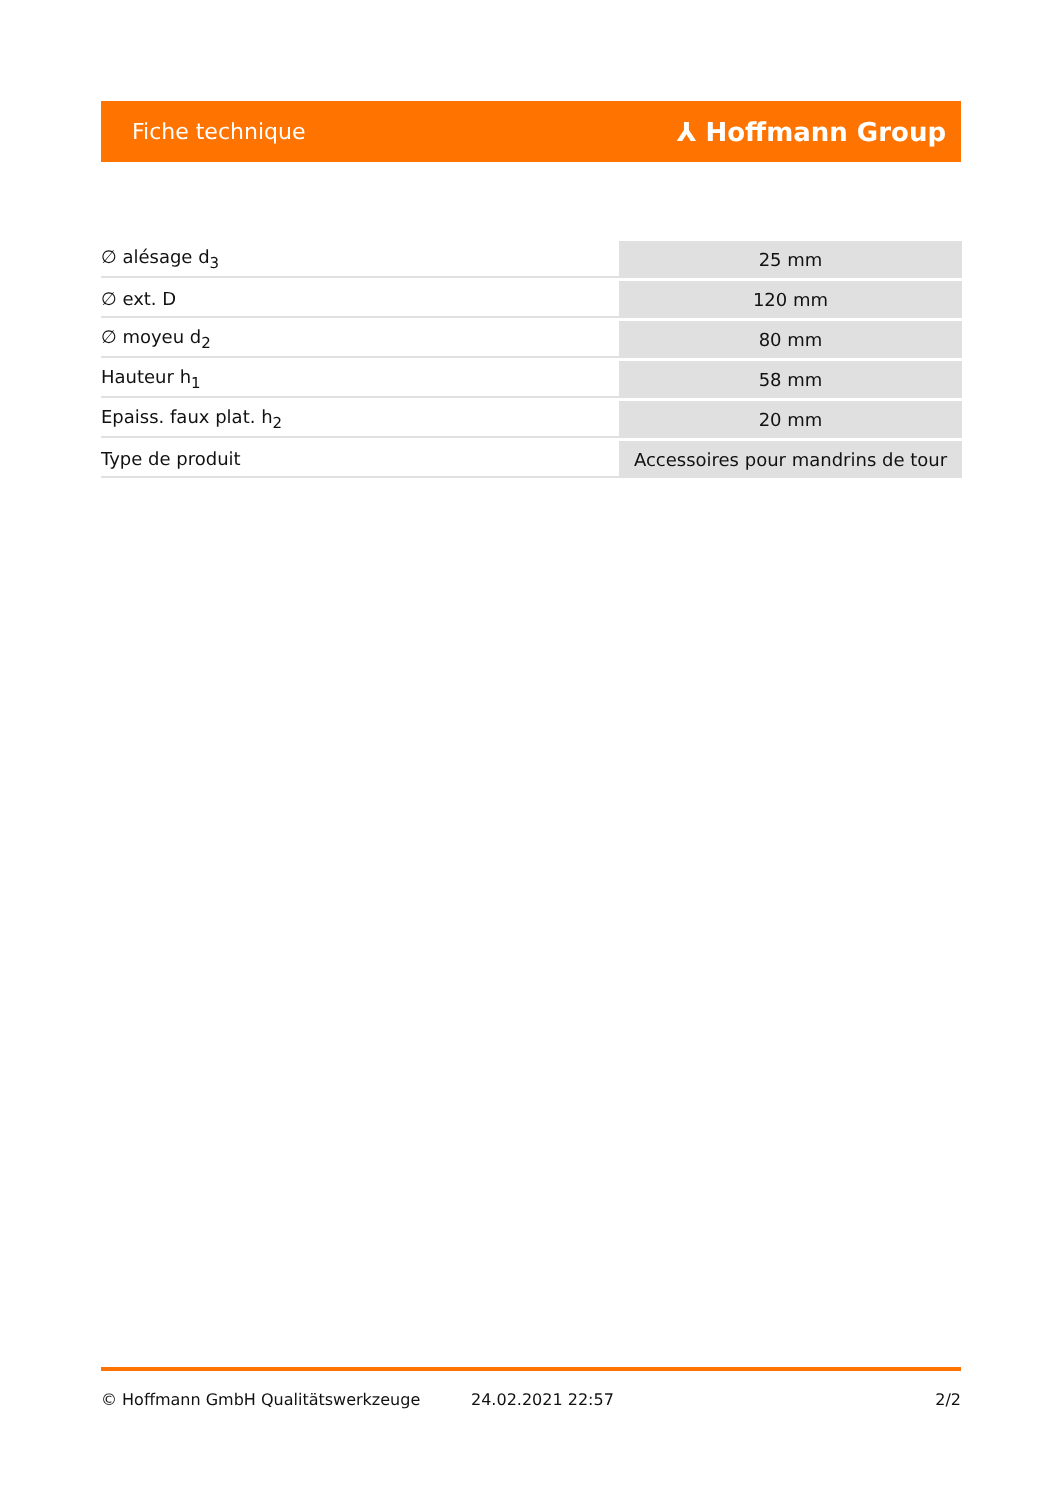Fiche technique ⅄ Hoffmann Group
| ∅ alésage d<sub>3</sub> | 25 mm |
| ∅ ext. D | 120 mm |
| ∅ moyeu d<sub>2</sub> | 80 mm |
| Hauteur h<sub>1</sub> | 58 mm |
| Epaiss. faux plat. h<sub>2</sub> | 20 mm |
| Type de produit | Accessoires pour mandrins de tour |
© Hoffmann GmbH Qualitätswerkzeuge 24.02.2021 22:57 2/2